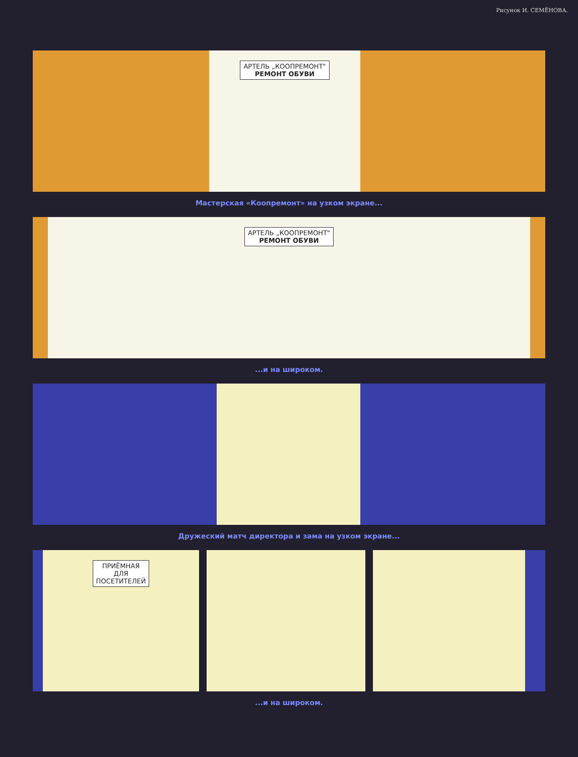Рисунок И. СЕМЁНОВА.
АРТЕЛЬ „КООПРЕМОНТ"
РЕМОНТ ОБУВИ
Мастерская «Коопремонт» на узком экране...
АРТЕЛЬ „КООПРЕМОНТ"
РЕМОНТ ОБУВИ
...и на широком.
Дружеский матч директора и зама на узком экране...
ПРИЁМНАЯ
ДЛЯ
ПОСЕТИТЕЛЕЙ
...и на широком.